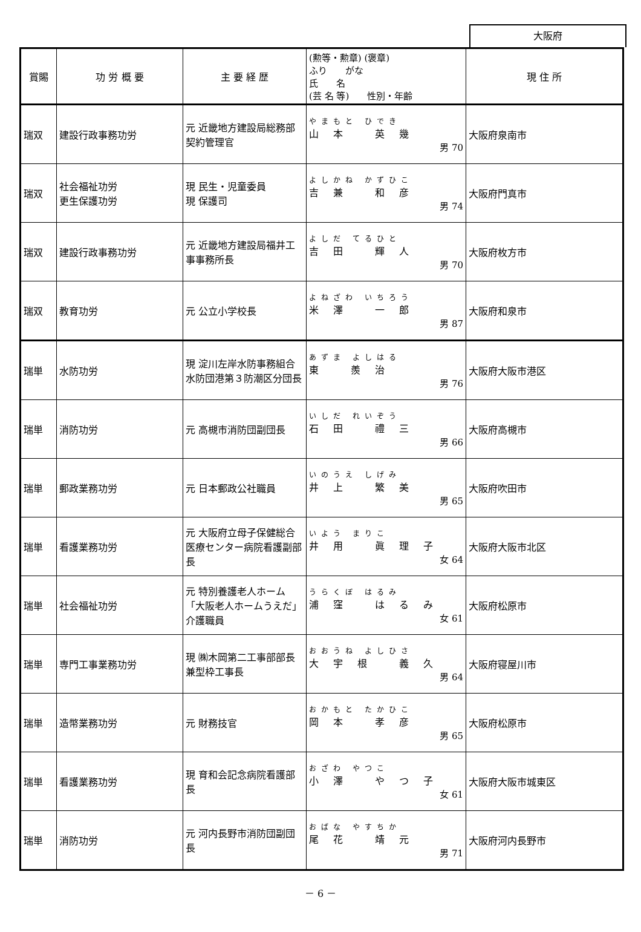大阪府
| 賞賜 | 功 労 概 要 | 主 要 経 歴 | (勲等・勲章) (褒章) ふり がな 氏 名 (芸 名 等) 性別・年齢 | 現 住 所 |
| --- | --- | --- | --- | --- |
| 瑞双 | 建設行政事務功労 | 元 近畿地方建設局総務部契約管理官 | やまもと ひでき 山本 英幾 男 70 | 大阪府泉南市 |
| 瑞双 | 社会福祉功労 更生保護功労 | 現 民生・児童委員 現 保護司 | よしかね かずひこ 吉兼 和彦 男 74 | 大阪府門真市 |
| 瑞双 | 建設行政事務功労 | 元 近畿地方建設局福井工事事務所長 | よしだ てるひと 吉田 輝人 男 70 | 大阪府枚方市 |
| 瑞双 | 教育功労 | 元 公立小学校長 | よねざわ いちろう 米澤 一郎 男 87 | 大阪府和泉市 |
| 瑞単 | 水防功労 | 現 淀川左岸水防事務組合水防団港第３防潮区分団長 | あずま よしはる 東 羨治 男 76 | 大阪府大阪市港区 |
| 瑞単 | 消防功労 | 元 高槻市消防団副団長 | いしだ れいぞう 石田 禮三 男 66 | 大阪府高槻市 |
| 瑞単 | 郵政業務功労 | 元 日本郵政公社職員 | いのうえ しげみ 井上 繁美 男 65 | 大阪府吹田市 |
| 瑞単 | 看護業務功労 | 元 大阪府立母子保健総合医療センター病院看護副部長 | いよう まりこ 井用 眞理子 女 64 | 大阪府大阪市北区 |
| 瑞単 | 社会福祉功労 | 元 特別養護老人ホーム「大阪老人ホームうえだ」介護職員 | うらくぼ はるみ 浦窪 はるみ 女 61 | 大阪府松原市 |
| 瑞単 | 専門工事業務功労 | 現 ㈱木岡第二工事部部長兼型枠工事長 | おおうね よしひさ 大宇根 義久 男 64 | 大阪府寝屋川市 |
| 瑞単 | 造幣業務功労 | 元 財務技官 | おかもと たかひこ 岡本 孝彦 男 65 | 大阪府松原市 |
| 瑞単 | 看護業務功労 | 現 育和会記念病院看護部長 | おざわ やつこ 小澤 やつ子 女 61 | 大阪府大阪市城東区 |
| 瑞単 | 消防功労 | 元 河内長野市消防団副団長 | おばな やすちか 尾花 靖元 男 71 | 大阪府河内長野市 |
－ 6 －